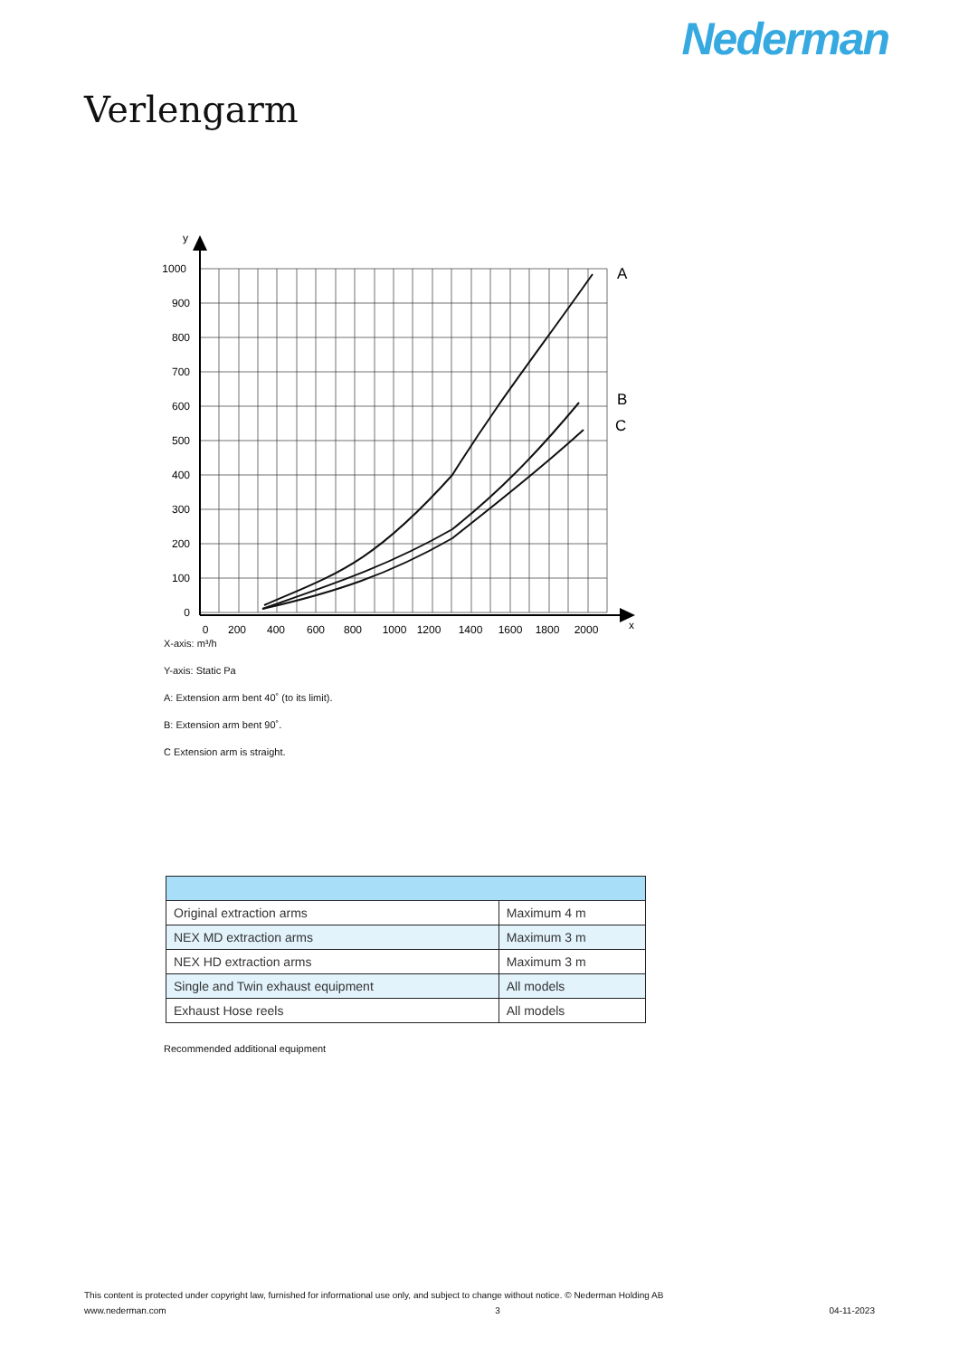Nederman
Verlengarm
1000
900
800
700
600
500
400
300
200
100
0
y
0
200
400
600
800
1000
1200
1400
1600
1800
2000
x
A
B
C
X-axis: m³/h
Y-axis: Static Pa
A: Extension arm bent 40˚ (to its limit).
B: Extension arm bent 90˚.
C Extension arm is straight.
| Original extraction arms | Maximum 4 m |
| NEX MD extraction arms | Maximum 3 m |
| NEX HD extraction arms | Maximum 3 m |
| Single and Twin exhaust equipment | All models |
| Exhaust Hose reels | All models |
Recommended additional equipment
This content is protected under copyright law, furnished for informational use only, and subject to change without notice. © Nederman Holding AB
www.nederman.com 3 04-11-2023